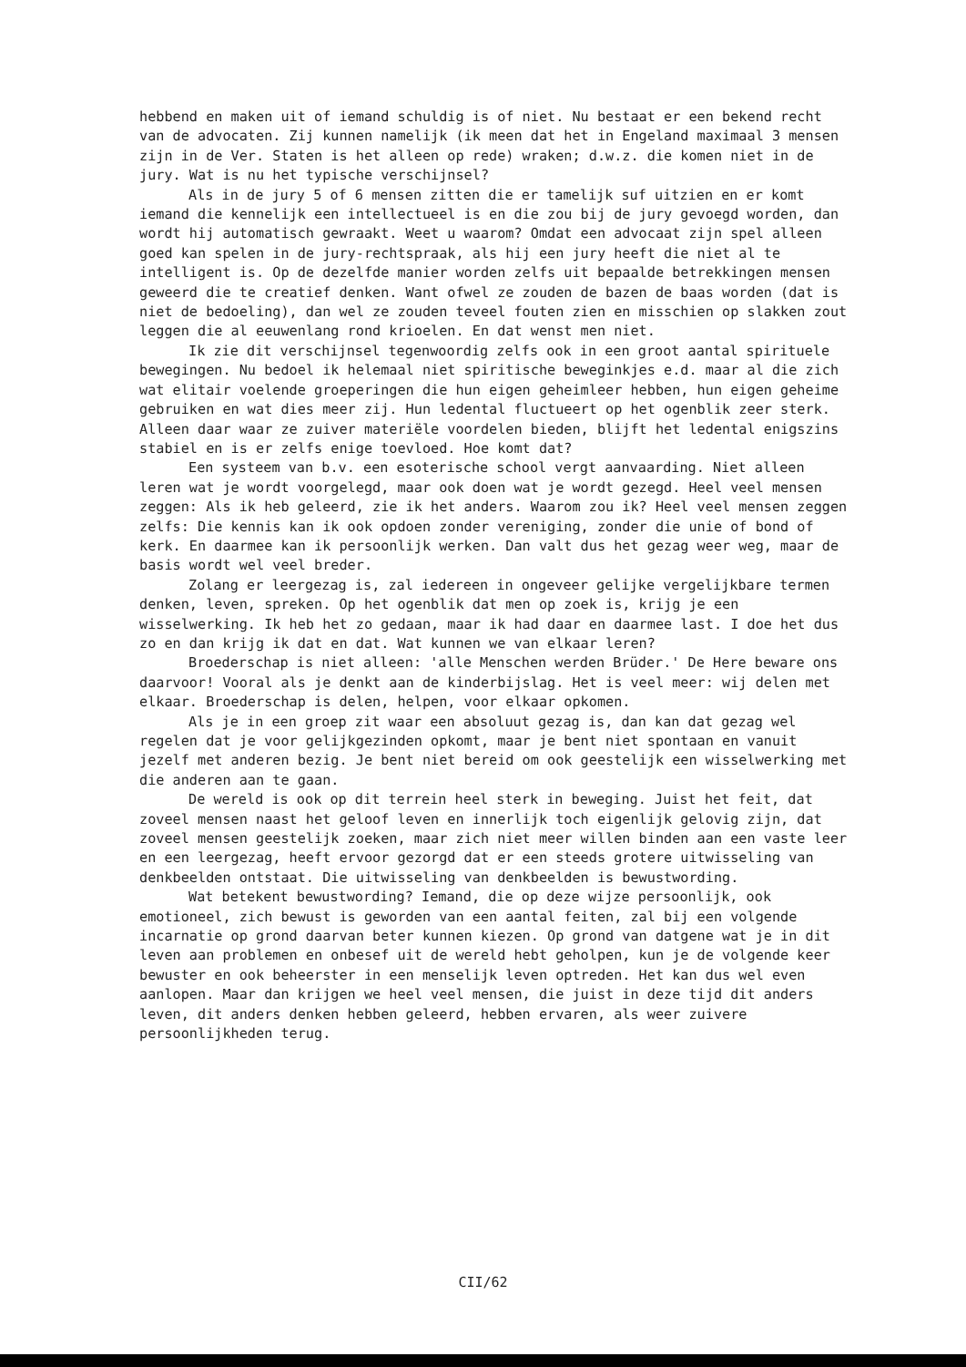hebbend en maken uit of iemand schuldig is of niet. Nu bestaat er een bekend recht van de advocaten. Zij kunnen namelijk (ik meen dat het in Engeland maximaal 3 mensen zijn in de Ver. Staten is het alleen op rede) wraken; d.w.z. die komen niet in de jury. Wat is nu het typische verschijnsel?
Als in de jury 5 of 6 mensen zitten die er tamelijk suf uitzien en er komt iemand die kennelijk een intellectueel is en die zou bij de jury gevoegd worden, dan wordt hij automatisch gewraakt. Weet u waarom? Omdat een advocaat zijn spel alleen goed kan spelen in de jury-rechtspraak, als hij een jury heeft die niet al te intelligent is. Op de dezelfde manier worden zelfs uit bepaalde betrekkingen mensen geweerd die te creatief denken. Want ofwel ze zouden de bazen de baas worden (dat is niet de bedoeling), dan wel ze zouden teveel fouten zien en misschien op slakken zout leggen die al eeuwenlang rond krioelen. En dat wenst men niet.
Ik zie dit verschijnsel tegenwoordig zelfs ook in een groot aantal spirituele bewegingen. Nu bedoel ik helemaal niet spiritische beweginkjes e.d. maar al die zich wat elitair voelende groeperingen die hun eigen geheimleer hebben, hun eigen geheime gebruiken en wat dies meer zij. Hun ledental fluctueert op het ogenblik zeer sterk. Alleen daar waar ze zuiver materiële voordelen bieden, blijft het ledental enigszins stabiel en is er zelfs enige toevloed. Hoe komt dat?
Een systeem van b.v. een esoterische school vergt aanvaarding. Niet alleen leren wat je wordt voorgelegd, maar ook doen wat je wordt gezegd. Heel veel mensen zeggen: Als ik heb geleerd, zie ik het anders. Waarom zou ik? Heel veel mensen zeggen zelfs: Die kennis kan ik ook opdoen zonder vereniging, zonder die unie of bond of kerk. En daarmee kan ik persoonlijk werken. Dan valt dus het gezag weer weg, maar de basis wordt wel veel breder.
Zolang er leergezag is, zal iedereen in ongeveer gelijke vergelijkbare termen denken, leven, spreken. Op het ogenblik dat men op zoek is, krijg je een wisselwerking. Ik heb het zo gedaan, maar ik had daar en daarmee last. I doe het dus zo en dan krijg ik dat en dat. Wat kunnen we van elkaar leren?
Broederschap is niet alleen: 'alle Menschen werden Brüder.' De Here beware ons daarvoor! Vooral als je denkt aan de kinderbijslag. Het is veel meer: wij delen met elkaar. Broederschap is delen, helpen, voor elkaar opkomen.
Als je in een groep zit waar een absoluut gezag is, dan kan dat gezag wel regelen dat je voor gelijkgezinden opkomt, maar je bent niet spontaan en vanuit jezelf met anderen bezig. Je bent niet bereid om ook geestelijk een wisselwerking met die anderen aan te gaan.
De wereld is ook op dit terrein heel sterk in beweging. Juist het feit, dat zoveel mensen naast het geloof leven en innerlijk toch eigenlijk gelovig zijn, dat zoveel mensen geestelijk zoeken, maar zich niet meer willen binden aan een vaste leer en een leergezag, heeft ervoor gezorgd dat er een steeds grotere uitwisseling van denkbeelden ontstaat. Die uitwisseling van denkbeelden is bewustwording.
Wat betekent bewustwording? Iemand, die op deze wijze persoonlijk, ook emotioneel, zich bewust is geworden van een aantal feiten, zal bij een volgende incarnatie op grond daarvan beter kunnen kiezen. Op grond van datgene wat je in dit leven aan problemen en onbesef uit de wereld hebt geholpen, kun je de volgende keer bewuster en ook beheerster in een menselijk leven optreden. Het kan dus wel even aanlopen. Maar dan krijgen we heel veel mensen, die juist in deze tijd dit anders leven, dit anders denken hebben geleerd, hebben ervaren, als weer zuivere persoonlijkheden terug.
CII/62